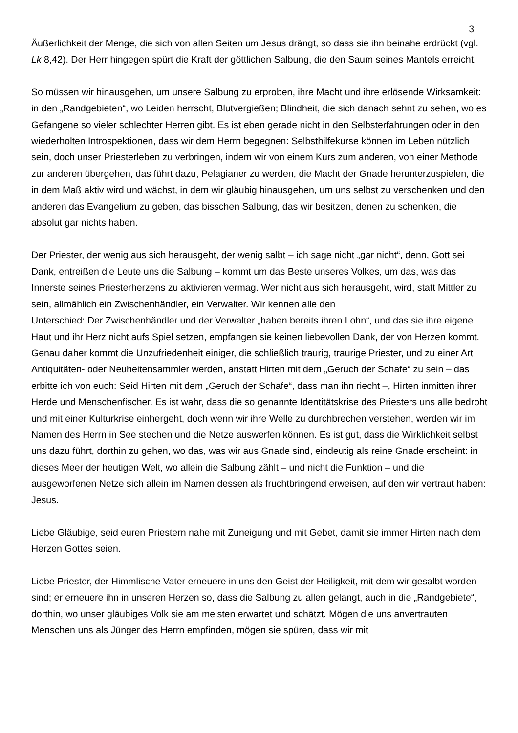3
Äußerlichkeit der Menge, die sich von allen Seiten um Jesus drängt, so dass sie ihn beinahe erdrückt (vgl. Lk 8,42). Der Herr hingegen spürt die Kraft der göttlichen Salbung, die den Saum seines Mantels erreicht.
So müssen wir hinausgehen, um unsere Salbung zu erproben, ihre Macht und ihre erlösende Wirksamkeit: in den „Randgebieten“, wo Leiden herrscht, Blutvergießen; Blindheit, die sich danach sehnt zu sehen, wo es Gefangene so vieler schlechter Herren gibt. Es ist eben gerade nicht in den Selbsterfahrungen oder in den wiederholten Introspektionen, dass wir dem Herrn begegnen: Selbsthilfekurse können im Leben nützlich sein, doch unser Priesterleben zu verbringen, indem wir von einem Kurs zum anderen, von einer Methode zur anderen übergehen, das führt dazu, Pelagianer zu werden, die Macht der Gnade herunterzuspielen, die in dem Maß aktiv wird und wächst, in dem wir gläubig hinausgehen, um uns selbst zu verschenken und den anderen das Evangelium zu geben, das bisschen Salbung, das wir besitzen, denen zu schenken, die absolut gar nichts haben.
Der Priester, der wenig aus sich herausgeht, der wenig salbt – ich sage nicht „gar nicht“, denn, Gott sei Dank, entreißen die Leute uns die Salbung – kommt um das Beste unseres Volkes, um das, was das Innerste seines Priesterherzens zu aktivieren vermag. Wer nicht aus sich herausgeht, wird, statt Mittler zu sein, allmählich ein Zwischenhändler, ein Verwalter. Wir kennen alle den
Unterschied: Der Zwischenhändler und der Verwalter „haben bereits ihren Lohn“, und das sie ihre eigene Haut und ihr Herz nicht aufs Spiel setzen, empfangen sie keinen liebevollen Dank, der von Herzen kommt. Genau daher kommt die Unzufriedenheit einiger, die schließlich traurig, traurige Priester, und zu einer Art Antiquitäten- oder Neuheitensammler werden, anstatt Hirten mit dem „Geruch der Schafe“ zu sein – das erbitte ich von euch: Seid Hirten mit dem „Geruch der Schafe“, dass man ihn riecht –, Hirten inmitten ihrer Herde und Menschenfischer. Es ist wahr, dass die so genannte Identitätskrise des Priesters uns alle bedroht und mit einer Kulturkrise einhergeht, doch wenn wir ihre Welle zu durchbrechen verstehen, werden wir im Namen des Herrn in See stechen und die Netze auswerfen können. Es ist gut, dass die Wirklichkeit selbst uns dazu führt, dorthin zu gehen, wo das, was wir aus Gnade sind, eindeutig als reine Gnade erscheint: in dieses Meer der heutigen Welt, wo allein die Salbung zählt – und nicht die Funktion – und die ausgeworfenen Netze sich allein im Namen dessen als fruchtbringend erweisen, auf den wir vertraut haben: Jesus.
Liebe Gläubige, seid euren Priestern nahe mit Zuneigung und mit Gebet, damit sie immer Hirten nach dem Herzen Gottes seien.
Liebe Priester, der Himmlische Vater erneuere in uns den Geist der Heiligkeit, mit dem wir gesalbt worden sind; er erneuere ihn in unseren Herzen so, dass die Salbung zu allen gelangt, auch in die „Randgebiete“, dorthin, wo unser gläubiges Volk sie am meisten erwartet und schätzt. Mögen die uns anvertrauten Menschen uns als Jünger des Herrn empfinden, mögen sie spüren, dass wir mit